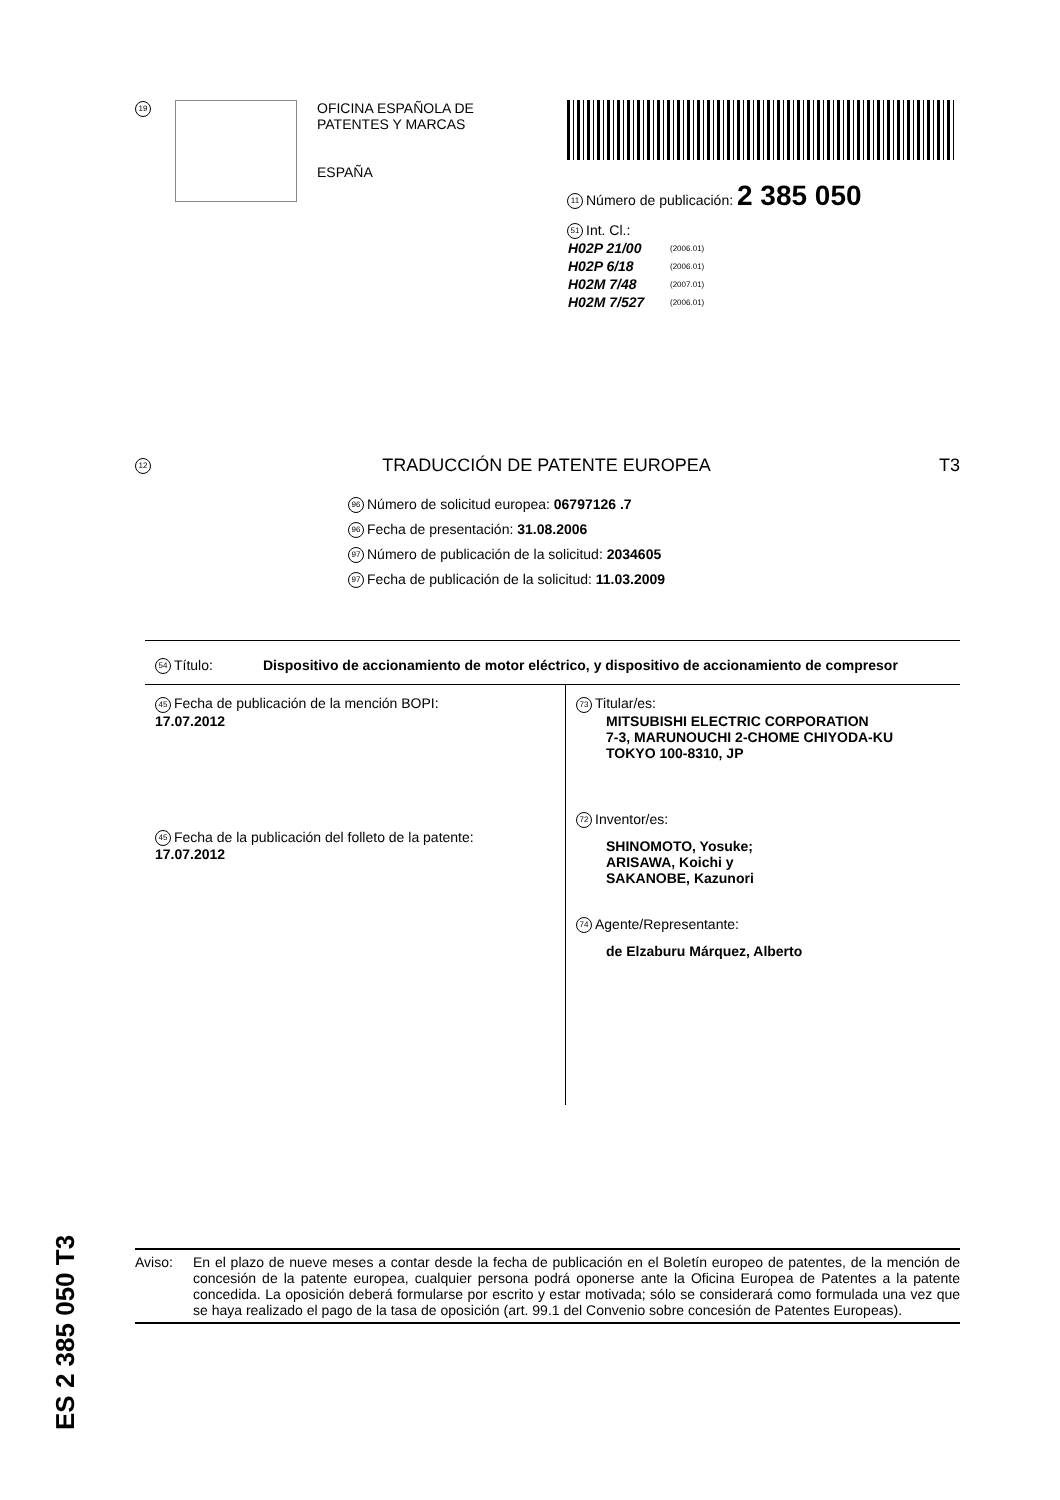19
OFICINA ESPAÑOLA DE
PATENTES Y MARCAS
ESPAÑA
11 Número de publicación: 2 385 050
51 Int. Cl.:
| H02P 21/00 | (2006.01) |
| H02P 6/18 | (2006.01) |
| H02M 7/48 | (2007.01) |
| H02M 7/527 | (2006.01) |
12 TRADUCCIÓN DE PATENTE EUROPEA T3
96 Número de solicitud europea: 06797126 .7
96 Fecha de presentación: 31.08.2006
97 Número de publicación de la solicitud: 2034605
97 Fecha de publicación de la solicitud: 11.03.2009
54 Título: Dispositivo de accionamiento de motor eléctrico, y dispositivo de accionamiento de compresor
45 Fecha de publicación de la mención BOPI:
17.07.2012
45 Fecha de la publicación del folleto de la patente:
17.07.2012
73 Titular/es:
MITSUBISHI ELECTRIC CORPORATION
7-3, MARUNOUCHI 2-CHOME CHIYODA-KU
TOKYO 100-8310, JP
72 Inventor/es:
SHINOMOTO, Yosuke;
ARISAWA, Koichi y
SAKANOBE, Kazunori
74 Agente/Representante:
de Elzaburu Márquez, Alberto
ES 2 385 050 T3
Aviso: En el plazo de nueve meses a contar desde la fecha de publicación en el Boletín europeo de patentes, de la mención de concesión de la patente europea, cualquier persona podrá oponerse ante la Oficina Europea de Patentes a la patente concedida. La oposición deberá formularse por escrito y estar motivada; sólo se considerará como formulada una vez que se haya realizado el pago de la tasa de oposición (art. 99.1 del Convenio sobre concesión de Patentes Europeas).